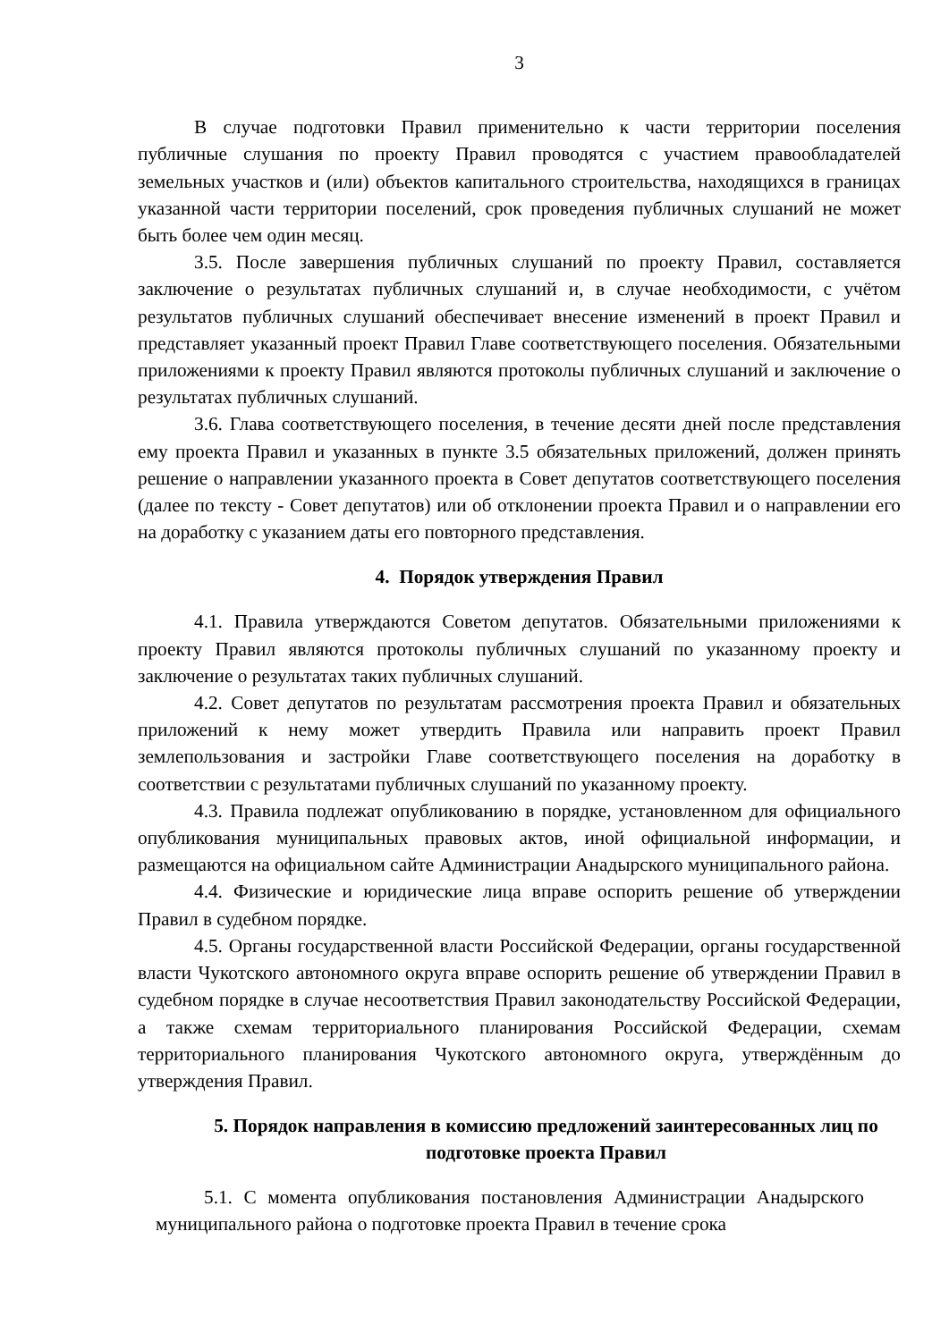3
В случае подготовки Правил применительно к части территории поселения публичные слушания по проекту Правил проводятся с участием правообладателей земельных участков и (или) объектов капитального строительства, находящихся в границах указанной части территории поселений, срок проведения публичных слушаний не может быть более чем один месяц.
3.5. После завершения публичных слушаний по проекту Правил, составляется заключение о результатах публичных слушаний и, в случае необходимости, с учётом результатов публичных слушаний обеспечивает внесение изменений в проект Правил и представляет указанный проект Правил Главе соответствующего поселения. Обязательными приложениями к проекту Правил являются протоколы публичных слушаний и заключение о результатах публичных слушаний.
3.6. Глава соответствующего поселения, в течение десяти дней после представления ему проекта Правил и указанных в пункте 3.5 обязательных приложений, должен принять решение о направлении указанного проекта в Совет депутатов соответствующего поселения (далее по тексту - Совет депутатов) или об отклонении проекта Правил и о направлении его на доработку с указанием даты его повторного представления.
4. Порядок утверждения Правил
4.1. Правила утверждаются Советом депутатов. Обязательными приложениями к проекту Правил являются протоколы публичных слушаний по указанному проекту и заключение о результатах таких публичных слушаний.
4.2. Совет депутатов по результатам рассмотрения проекта Правил и обязательных приложений к нему может утвердить Правила или направить проект Правил землепользования и застройки Главе соответствующего поселения на доработку в соответствии с результатами публичных слушаний по указанному проекту.
4.3. Правила подлежат опубликованию в порядке, установленном для официального опубликования муниципальных правовых актов, иной официальной информации, и размещаются на официальном сайте Администрации Анадырского муниципального района.
4.4. Физические и юридические лица вправе оспорить решение об утверждении Правил в судебном порядке.
4.5. Органы государственной власти Российской Федерации, органы государственной власти Чукотского автономного округа вправе оспорить решение об утверждении Правил в судебном порядке в случае несоответствия Правил законодательству Российской Федерации, а также схемам территориального планирования Российской Федерации, схемам территориального планирования Чукотского автономного округа, утверждённым до утверждения Правил.
5. Порядок направления в комиссию предложений заинтересованных лиц по подготовке проекта Правил
5.1. С момента опубликования постановления Администрации Анадырского муниципального района о подготовке проекта Правил в течение срока